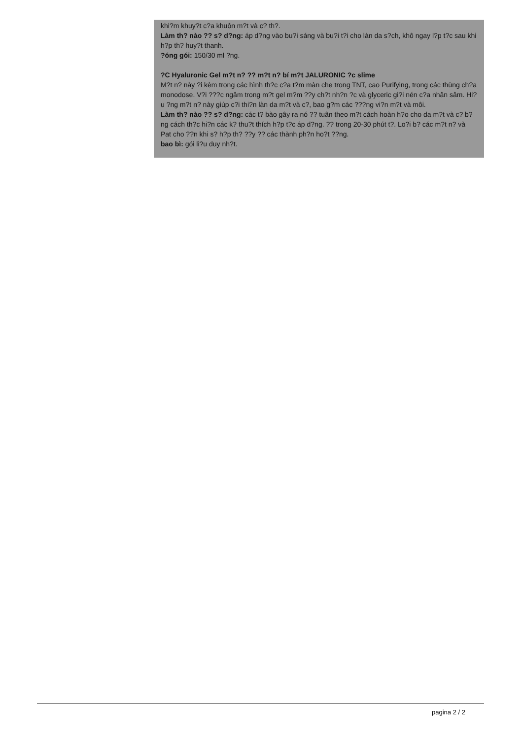khi?m khuy?t c?a khuôn m?t và c? th?.
Làm th? nào ?? s? d?ng: áp d?ng vào bu?i sáng và bu?i t?i cho làn da s?ch, khô ngay l?p t?c sau khi h?p th? huy?t thanh.
?óng gói: 150/30 ml ?ng.
?C Hyaluronic Gel m?t n? ?? m?t n? bí m?t JALURONIC ?c slime
M?t n? này ?i kèm trong các hình th?c c?a t?m màn che trong TNT, cao Purifying, trong các thùng ch?a monodose. V?i ???c ngâm trong m?t gel m?m ??y ch?t nh?n ?c và glyceric gi?i nén c?a nhân sâm. Hi?u ?ng m?t n? này giúp c?i thi?n làn da m?t và c?, bao g?m các ???ng vi?n m?t và môi.
Làm th? nào ?? s? d?ng: các t? bào gây ra nó ?? tuân theo m?t cách hoàn h?o cho da m?t và c? b?ng cách th?c hi?n các k? thu?t thích h?p t?c áp d?ng. ?? trong 20-30 phút t?. Lo?i b? các m?t n? và Pat cho ??n khi s? h?p th? ??y ?? các thành ph?n ho?t ??ng.
bao bì: gói li?u duy nh?t.
pagina 2 / 2